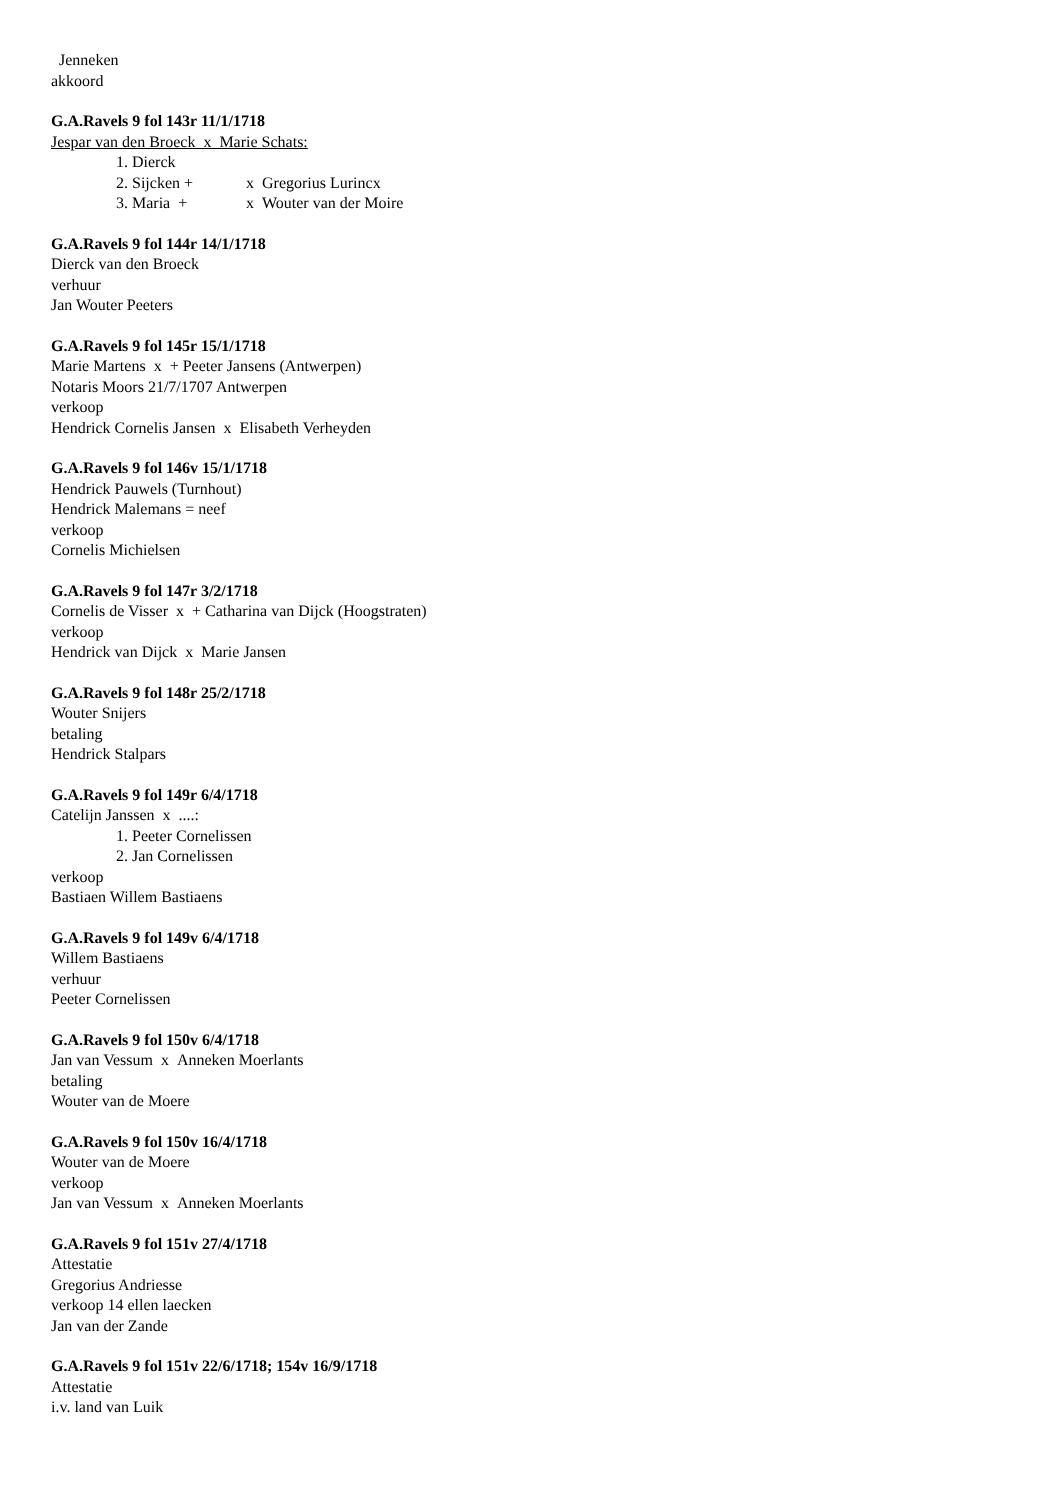Jenneken
akkoord
G.A.Ravels 9 fol 143r 11/1/1718
Jespar van den Broeck x Marie Schats:
1. Dierck
2. Sijcken + x Gregorius Lurincx
3. Maria + x Wouter van der Moire
G.A.Ravels 9 fol 144r 14/1/1718
Dierck van den Broeck
verhuur
Jan Wouter Peeters
G.A.Ravels 9 fol 145r 15/1/1718
Marie Martens x + Peeter Jansens (Antwerpen)
Notaris Moors 21/7/1707 Antwerpen
verkoop
Hendrick Cornelis Jansen x Elisabeth Verheyden
G.A.Ravels 9 fol 146v 15/1/1718
Hendrick Pauwels (Turnhout)
Hendrick Malemans = neef
verkoop
Cornelis Michielsen
G.A.Ravels 9 fol 147r 3/2/1718
Cornelis de Visser x + Catharina van Dijck (Hoogstraten)
verkoop
Hendrick van Dijck x Marie Jansen
G.A.Ravels 9 fol 148r 25/2/1718
Wouter Snijers
betaling
Hendrick Stalpars
G.A.Ravels 9 fol 149r 6/4/1718
Catelijn Janssen x ....:
1. Peeter Cornelissen
2. Jan Cornelissen
verkoop
Bastiaen Willem Bastiaens
G.A.Ravels 9 fol 149v 6/4/1718
Willem Bastiaens
verhuur
Peeter Cornelissen
G.A.Ravels 9 fol 150v 6/4/1718
Jan van Vessum x Anneken Moerlants
betaling
Wouter van de Moere
G.A.Ravels 9 fol 150v 16/4/1718
Wouter van de Moere
verkoop
Jan van Vessum x Anneken Moerlants
G.A.Ravels 9 fol 151v 27/4/1718
Attestatie
Gregorius Andriesse
verkoop 14 ellen laecken
Jan van der Zande
G.A.Ravels 9 fol 151v 22/6/1718; 154v 16/9/1718
Attestatie
i.v. land van Luik